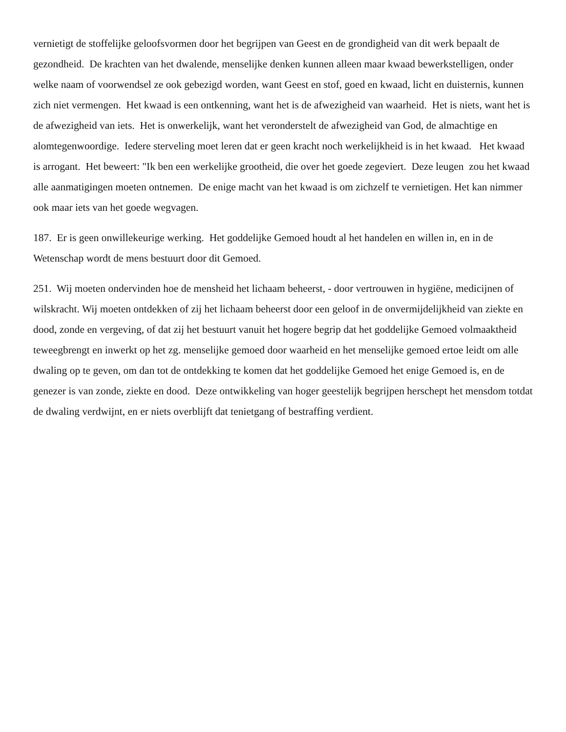vernietigt de stoffelijke geloofsvormen door het begrijpen van Geest en de grondigheid van dit werk bepaalt de gezondheid. De krachten van het dwalende, menselijke denken kunnen alleen maar kwaad bewerkstelligen, onder welke naam of voorwendsel ze ook gebezigd worden, want Geest en stof, goed en kwaad, licht en duisternis, kunnen zich niet vermengen. Het kwaad is een ontkenning, want het is de afwezigheid van waarheid. Het is niets, want het is de afwezigheid van iets. Het is onwerkelijk, want het veronderstelt de afwezigheid van God, de almachtige en alomtegenwoordige. Iedere sterveling moet leren dat er geen kracht noch werkelijkheid is in het kwaad. Het kwaad is arrogant. Het beweert: "Ik ben een werkelijke grootheid, die over het goede zegeviert. Deze leugen zou het kwaad alle aanmatigingen moeten ontnemen. De enige macht van het kwaad is om zichzelf te vernietigen. Het kan nimmer ook maar iets van het goede wegvagen.
187. Er is geen onwillekeurige werking. Het goddelijke Gemoed houdt al het handelen en willen in, en in de Wetenschap wordt de mens bestuurt door dit Gemoed.
251. Wij moeten ondervinden hoe de mensheid het lichaam beheerst, - door vertrouwen in hygiëne, medicijnen of wilskracht. Wij moeten ontdekken of zij het lichaam beheerst door een geloof in de onvermijdelijkheid van ziekte en dood, zonde en vergeving, of dat zij het bestuurt vanuit het hogere begrip dat het goddelijke Gemoed volmaaktheid teweegbrengt en inwerkt op het zg. menselijke gemoed door waarheid en het menselijke gemoed ertoe leidt om alle dwaling op te geven, om dan tot de ontdekking te komen dat het goddelijke Gemoed het enige Gemoed is, en de genezer is van zonde, ziekte en dood. Deze ontwikkeling van hoger geestelijk begrijpen herschept het mensdom totdat de dwaling verdwijnt, en er niets overblijft dat tenietgang of bestraffing verdient.